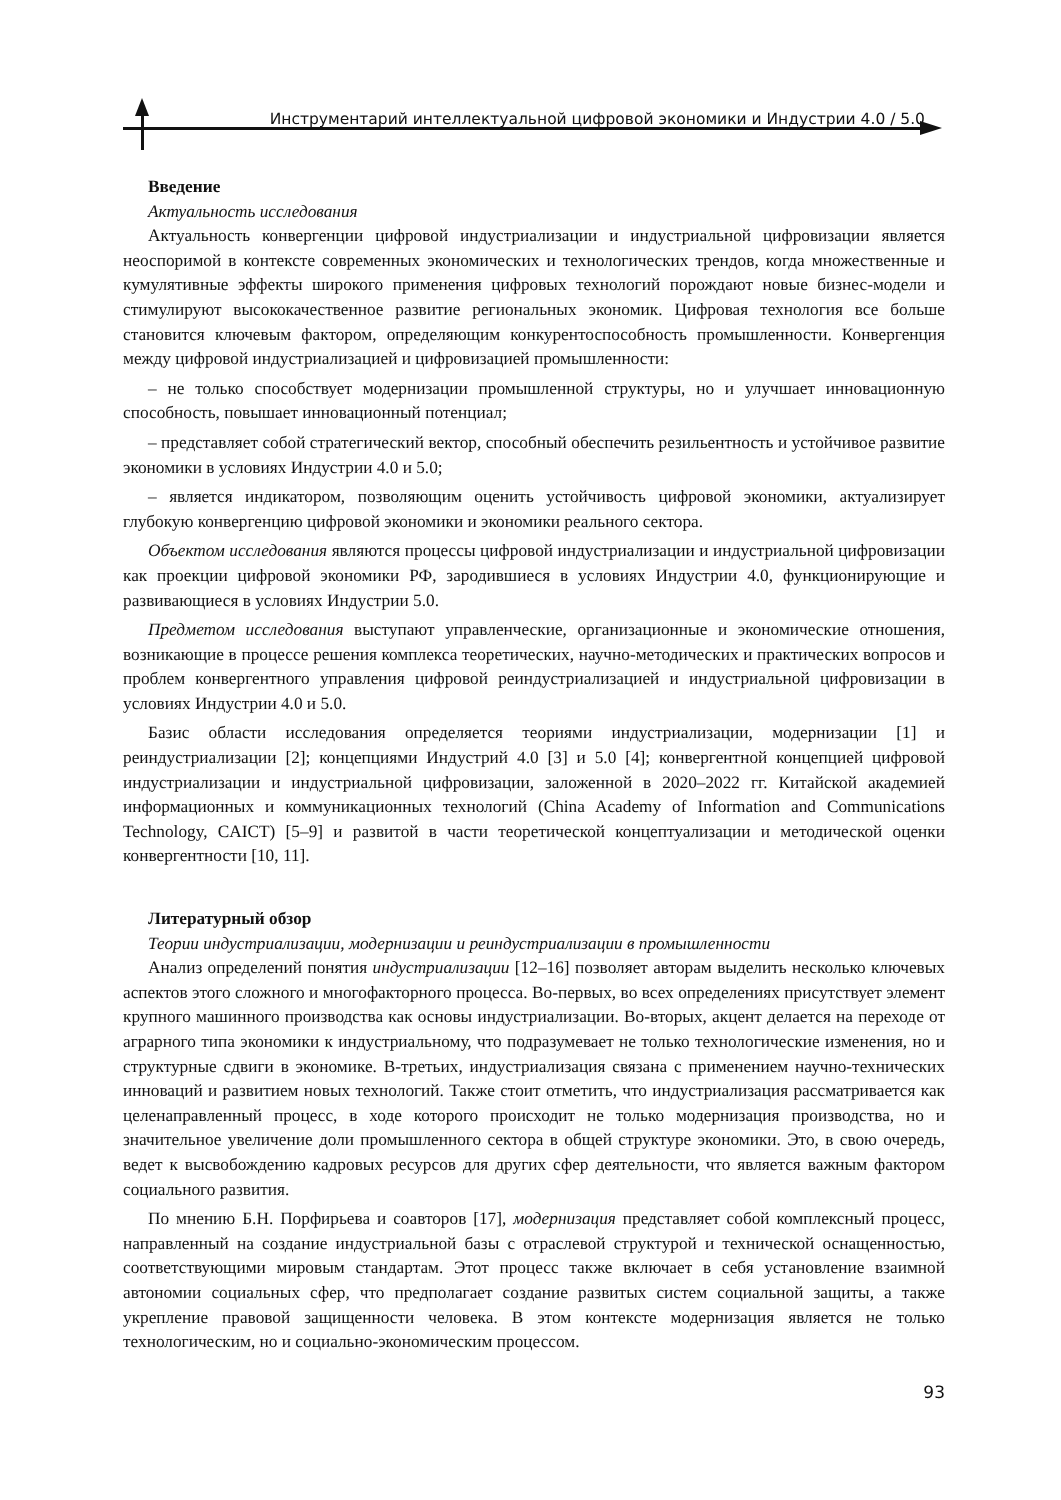Инструментарий интеллектуальной цифровой экономики и Индустрии 4.0 / 5.0
Введение
Актуальность исследования
Актуальность конвергенции цифровой индустриализации и индустриальной цифровизации является неоспоримой в контексте современных экономических и технологических трендов, когда множественные и кумулятивные эффекты широкого применения цифровых технологий порождают новые бизнес-модели и стимулируют высококачественное развитие региональных экономик. Цифровая технология все больше становится ключевым фактором, определяющим конкурентоспособность промышленности. Конвергенция между цифровой индустриализацией и цифровизацией промышленности:
– не только способствует модернизации промышленной структуры, но и улучшает инновационную способность, повышает инновационный потенциал;
– представляет собой стратегический вектор, способный обеспечить резильентность и устойчивое развитие экономики в условиях Индустрии 4.0 и 5.0;
– является индикатором, позволяющим оценить устойчивость цифровой экономики, актуализирует глубокую конвергенцию цифровой экономики и экономики реального сектора.
Объектом исследования являются процессы цифровой индустриализации и индустриальной цифровизации как проекции цифровой экономики РФ, зародившиеся в условиях Индустрии 4.0, функционирующие и развивающиеся в условиях Индустрии 5.0.
Предметом исследования выступают управленческие, организационные и экономические отношения, возникающие в процессе решения комплекса теоретических, научно-методических и практических вопросов и проблем конвергентного управления цифровой реиндустриализацией и индустриальной цифровизации в условиях Индустрии 4.0 и 5.0.
Базис области исследования определяется теориями индустриализации, модернизации [1] и реиндустриализации [2]; концепциями Индустрий 4.0 [3] и 5.0 [4]; конвергентной концепцией цифровой индустриализации и индустриальной цифровизации, заложенной в 2020–2022 гг. Китайской академией информационных и коммуникационных технологий (China Academy of Information and Communications Technology, CAICT) [5–9] и развитой в части теоретической концептуализации и методической оценки конвергентности [10, 11].
Литературный обзор
Теории индустриализации, модернизации и реиндустриализации в промышленности
Анализ определений понятия индустриализации [12–16] позволяет авторам выделить несколько ключевых аспектов этого сложного и многофакторного процесса. Во-первых, во всех определениях присутствует элемент крупного машинного производства как основы индустриализации. Во-вторых, акцент делается на переходе от аграрного типа экономики к индустриальному, что подразумевает не только технологические изменения, но и структурные сдвиги в экономике. В-третьих, индустриализация связана с применением научно-технических инноваций и развитием новых технологий. Также стоит отметить, что индустриализация рассматривается как целенаправленный процесс, в ходе которого происходит не только модернизация производства, но и значительное увеличение доли промышленного сектора в общей структуре экономики. Это, в свою очередь, ведет к высвобождению кадровых ресурсов для других сфер деятельности, что является важным фактором социального развития.
По мнению Б.Н. Порфирьева и соавторов [17], модернизация представляет собой комплексный процесс, направленный на создание индустриальной базы с отраслевой структурой и технической оснащенностью, соответствующими мировым стандартам. Этот процесс также включает в себя установление взаимной автономии социальных сфер, что предполагает создание развитых систем социальной защиты, а также укрепление правовой защищенности человека. В этом контексте модернизация является не только технологическим, но и социально-экономическим процессом.
93